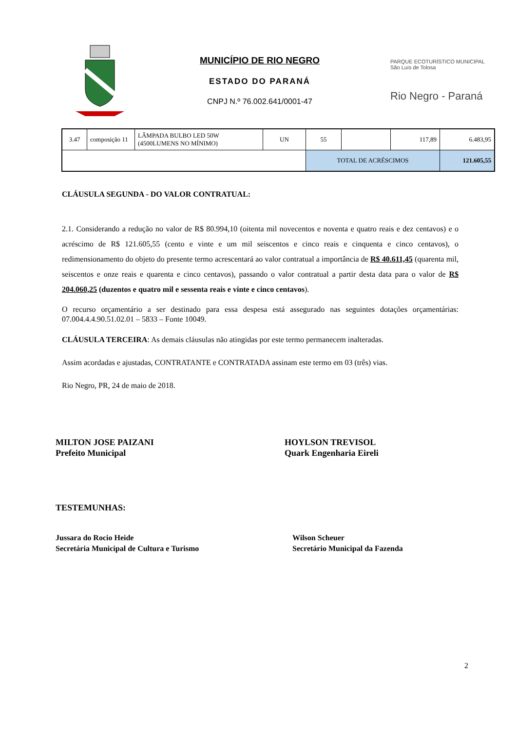MUNICÍPIO DE RIO NEGRO
ESTADO DO PARANÁ
CNPJ N.º 76.002.641/0001-47
PARQUE ECOTURÍSTICO MUNICIPAL
São Luís de Tolosa
Rio Negro - Paraná
| 3.47 | composição 11 | LÂMPADA BULBO LED 50W (4500LUMENS NO MÍNIMO) | UN | 55 | | 117,89 | 6.483,95 |
| | | | | TOTAL DE ACRÉSCIMOS | | | 121.605,55 |
CLÁUSULA SEGUNDA - DO VALOR CONTRATUAL:
2.1. Considerando a redução no valor de R$ 80.994,10 (oitenta mil novecentos e noventa e quatro reais e dez centavos) e o acréscimo de R$ 121.605,55 (cento e vinte e um mil seiscentos e cinco reais e cinquenta e cinco centavos), o redimensionamento do objeto do presente termo acrescentará ao valor contratual a importância de R$ 40.611,45 (quarenta mil, seiscentos e onze reais e quarenta e cinco centavos), passando o valor contratual a partir desta data para o valor de R$ 204.060,25 (duzentos e quatro mil e sessenta reais e vinte e cinco centavos).
O recurso orçamentário a ser destinado para essa despesa está assegurado nas seguintes dotações orçamentárias: 07.004.4.4.90.51.02.01 – 5833 – Fonte 10049.
CLÁUSULA TERCEIRA: As demais cláusulas não atingidas por este termo permanecem inalteradas.
Assim acordadas e ajustadas, CONTRATANTE e CONTRATADA assinam este termo em 03 (três) vias.
Rio Negro, PR, 24 de maio de 2018.
MILTON JOSE PAIZANI
Prefeito Municipal
HOYLSON TREVISOL
Quark Engenharia Eireli
TESTEMUNHAS:
Jussara do Rocio Heide
Secretária Municipal de Cultura e Turismo
Wilson Scheuer
Secretário Municipal da Fazenda
2